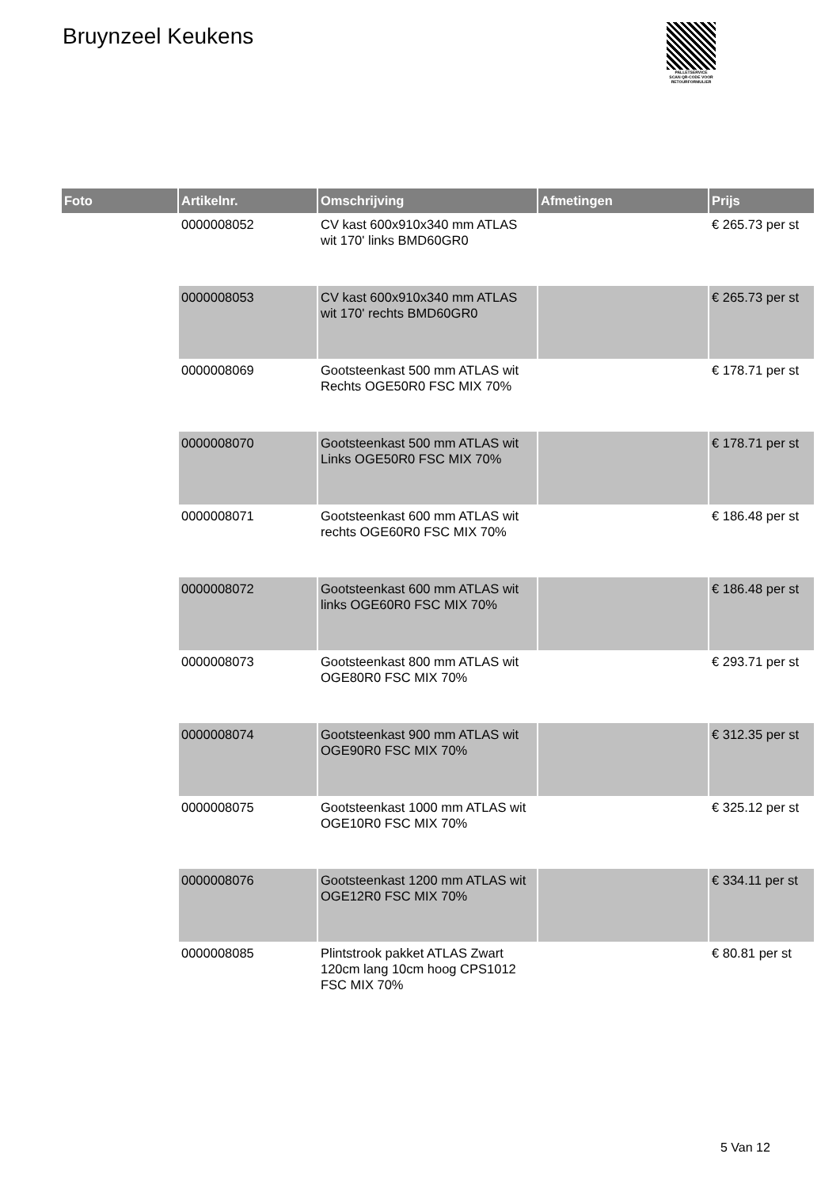Bruynzeel Keukens
PALLETSERVICE
SCAN QR-CODE VOOR
RETOURFORMULIER
| Foto | Artikelnr. | Omschrijving | Afmetingen | Prijs |
| --- | --- | --- | --- | --- |
| | 0000008052 | CV kast 600x910x340 mm ATLAS wit 170' links BMD60GR0 | | € 265.73 per st |
| | 0000008053 | CV kast 600x910x340 mm ATLAS wit 170' rechts BMD60GR0 | | € 265.73 per st |
| | 0000008069 | Gootsteenkast 500 mm ATLAS wit Rechts OGE50R0 FSC MIX 70% | | € 178.71 per st |
| | 0000008070 | Gootsteenkast 500 mm ATLAS wit Links OGE50R0 FSC MIX 70% | | € 178.71 per st |
| | 0000008071 | Gootsteenkast 600 mm ATLAS wit rechts OGE60R0 FSC MIX 70% | | € 186.48 per st |
| | 0000008072 | Gootsteenkast 600 mm ATLAS wit links OGE60R0 FSC MIX 70% | | € 186.48 per st |
| | 0000008073 | Gootsteenkast 800 mm ATLAS wit OGE80R0 FSC MIX 70% | | € 293.71 per st |
| | 0000008074 | Gootsteenkast 900 mm ATLAS wit OGE90R0 FSC MIX 70% | | € 312.35 per st |
| | 0000008075 | Gootsteenkast 1000 mm ATLAS wit OGE10R0 FSC MIX 70% | | € 325.12 per st |
| | 0000008076 | Gootsteenkast 1200 mm ATLAS wit OGE12R0 FSC MIX 70% | | € 334.11 per st |
| | 0000008085 | Plintstrook pakket ATLAS Zwart 120cm lang 10cm hoog CPS1012 FSC MIX 70% | | € 80.81 per st |
5 Van 12